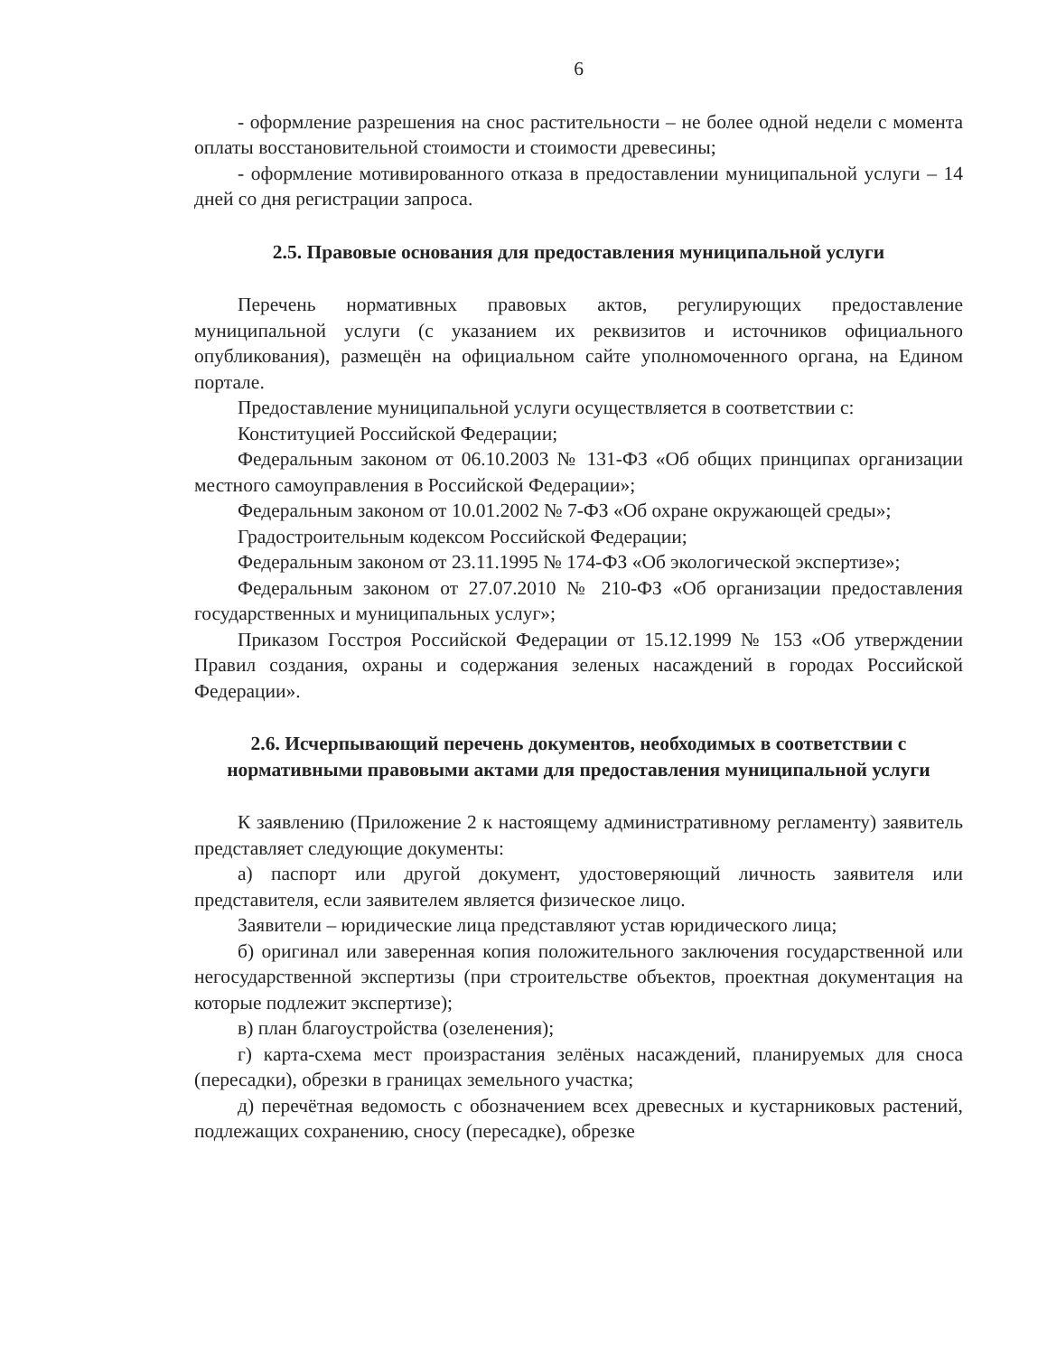6
- оформление разрешения на снос растительности – не более одной недели с момента оплаты восстановительной стоимости и стоимости древесины;
- оформление мотивированного отказа в предоставлении муниципальной услуги – 14 дней со дня регистрации запроса.
2.5. Правовые основания для предоставления муниципальной услуги
Перечень нормативных правовых актов, регулирующих предоставление муниципальной услуги (с указанием их реквизитов и источников официального опубликования), размещён на официальном сайте уполномоченного органа, на Едином портале.
Предоставление муниципальной услуги осуществляется в соответствии с:
Конституцией Российской Федерации;
Федеральным законом от 06.10.2003 № 131-ФЗ «Об общих принципах организации местного самоуправления в Российской Федерации»;
Федеральным законом от 10.01.2002 № 7-ФЗ «Об охране окружающей среды»;
Градостроительным кодексом Российской Федерации;
Федеральным законом от 23.11.1995 № 174-ФЗ «Об экологической экспертизе»;
Федеральным законом от 27.07.2010 № 210-ФЗ «Об организации предоставления государственных и муниципальных услуг»;
Приказом Госстроя Российской Федерации от 15.12.1999 № 153 «Об утверждении Правил создания, охраны и содержания зеленых насаждений в городах Российской Федерации».
2.6. Исчерпывающий перечень документов, необходимых в соответствии с нормативными правовыми актами для предоставления муниципальной услуги
К заявлению (Приложение 2 к настоящему административному регламенту) заявитель представляет следующие документы:
а) паспорт или другой документ, удостоверяющий личность заявителя или представителя, если заявителем является физическое лицо.
Заявители – юридические лица представляют устав юридического лица;
б) оригинал или заверенная копия положительного заключения государственной или негосударственной экспертизы (при строительстве объектов, проектная документация на которые подлежит экспертизе);
в) план благоустройства (озеленения);
г) карта-схема мест произрастания зелёных насаждений, планируемых для сноса (пересадки), обрезки в границах земельного участка;
д) перечётная ведомость с обозначением всех древесных и кустарниковых растений, подлежащих сохранению, сносу (пересадке), обрезке